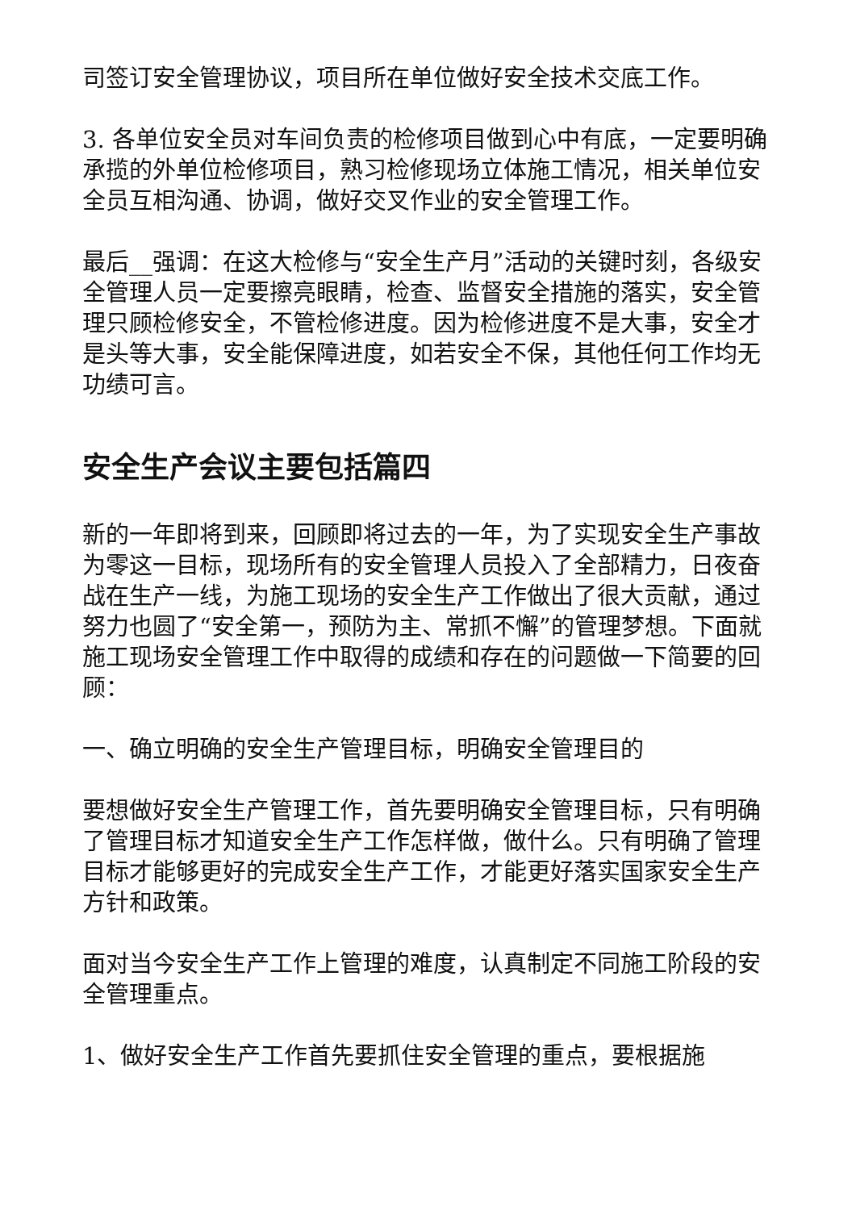司签订安全管理协议，项目所在单位做好安全技术交底工作。
3. 各单位安全员对车间负责的检修项目做到心中有底，一定要明确承揽的外单位检修项目，熟习检修现场立体施工情况，相关单位安全员互相沟通、协调，做好交叉作业的安全管理工作。
最后__强调：在这大检修与“安全生产月”活动的关键时刻，各级安全管理人员一定要擦亮眼睛，检查、监督安全措施的落实，安全管理只顾检修安全，不管检修进度。因为检修进度不是大事，安全才是头等大事，安全能保障进度，如若安全不保，其他任何工作均无功绩可言。
安全生产会议主要包括篇四
新的一年即将到来，回顾即将过去的一年，为了实现安全生产事故为零这一目标，现场所有的安全管理人员投入了全部精力，日夜奋战在生产一线，为施工现场的安全生产工作做出了很大贡献，通过努力也圆了“安全第一，预防为主、常抓不懈”的管理梦想。下面就施工现场安全管理工作中取得的成绩和存在的问题做一下简要的回顾：
一、确立明确的安全生产管理目标，明确安全管理目的
要想做好安全生产管理工作，首先要明确安全管理目标，只有明确了管理目标才知道安全生产工作怎样做，做什么。只有明确了管理目标才能够更好的完成安全生产工作，才能更好落实国家安全生产方针和政策。
面对当今安全生产工作上管理的难度，认真制定不同施工阶段的安全管理重点。
1、做好安全生产工作首先要抓住安全管理的重点，要根据施